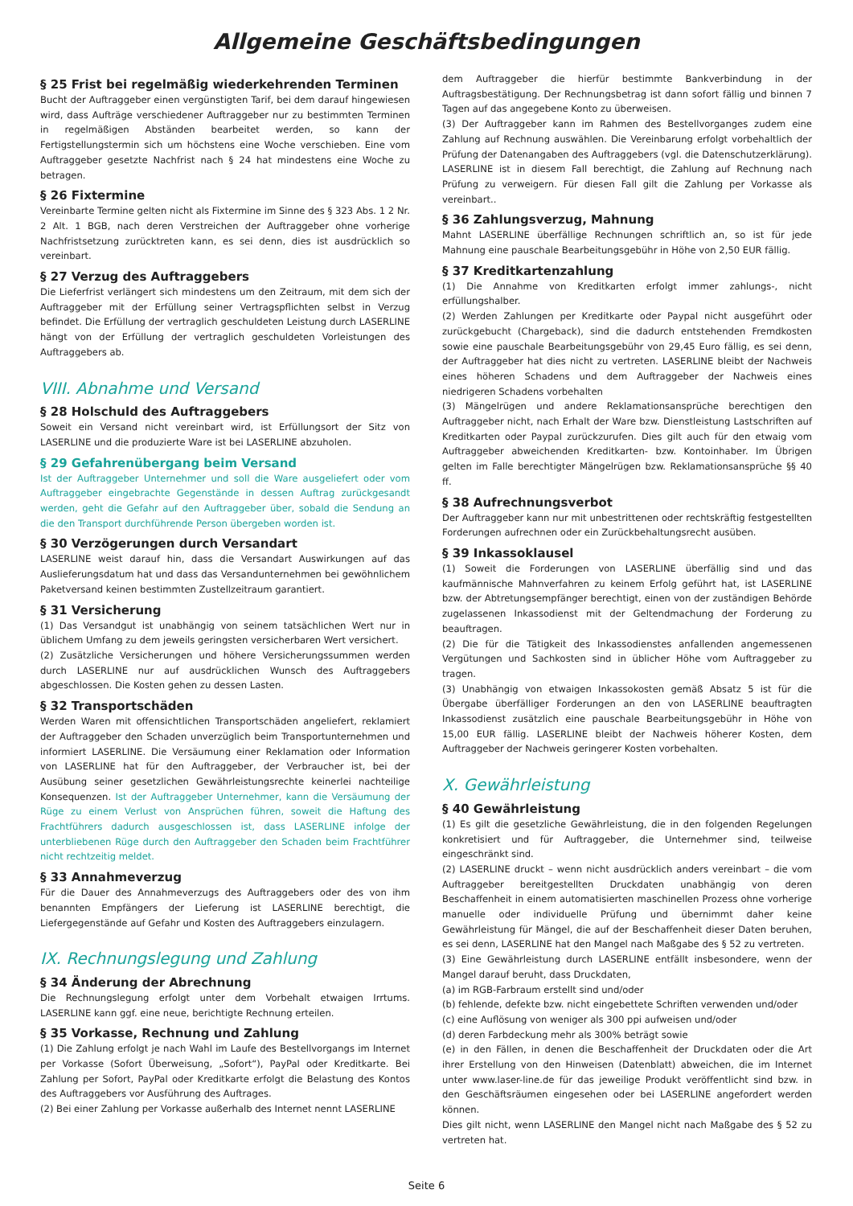Allgemeine Geschäftsbedingungen
§ 25 Frist bei regelmäßig wiederkehrenden Terminen
Bucht der Auftraggeber einen vergünstigten Tarif, bei dem darauf hingewiesen wird, dass Aufträge verschiedener Auftraggeber nur zu bestimmten Terminen in regelmäßigen Abständen bearbeitet werden, so kann der Fertigstellungstermin sich um höchstens eine Woche verschieben. Eine vom Auftraggeber gesetzte Nachfrist nach § 24 hat mindestens eine Woche zu betragen.
§ 26 Fixtermine
Vereinbarte Termine gelten nicht als Fixtermine im Sinne des § 323 Abs. 1 2 Nr. 2 Alt. 1 BGB, nach deren Verstreichen der Auftraggeber ohne vorherige Nachfristsetzung zurücktreten kann, es sei denn, dies ist ausdrücklich so vereinbart.
§ 27 Verzug des Auftraggebers
Die Lieferfrist verlängert sich mindestens um den Zeitraum, mit dem sich der Auftraggeber mit der Erfüllung seiner Vertragspflichten selbst in Verzug befindet. Die Erfüllung der vertraglich geschuldeten Leistung durch LASERLINE hängt von der Erfüllung der vertraglich geschuldeten Vorleistungen des Auftraggebers ab.
VIII. Abnahme und Versand
§ 28 Holschuld des Auftraggebers
Soweit ein Versand nicht vereinbart wird, ist Erfüllungsort der Sitz von LASERLINE und die produzierte Ware ist bei LASERLINE abzuholen.
§ 29 Gefahrenübergang beim Versand
Ist der Auftraggeber Unternehmer und soll die Ware ausgeliefert oder vom Auftraggeber eingebrachte Gegenstände in dessen Auftrag zurückgesandt werden, geht die Gefahr auf den Auftraggeber über, sobald die Sendung an die den Transport durchführende Person übergeben worden ist.
§ 30 Verzögerungen durch Versandart
LASERLINE weist darauf hin, dass die Versandart Auswirkungen auf das Auslieferungsdatum hat und dass das Versandunternehmen bei gewöhnlichem Paketversand keinen bestimmten Zustellzeitraum garantiert.
§ 31 Versicherung
(1) Das Versandgut ist unabhängig von seinem tatsächlichen Wert nur in üblichem Umfang zu dem jeweils geringsten versicherbaren Wert versichert.
(2) Zusätzliche Versicherungen und höhere Versicherungssummen werden durch LASERLINE nur auf ausdrücklichen Wunsch des Auftraggebers abgeschlossen. Die Kosten gehen zu dessen Lasten.
§ 32 Transportschäden
Werden Waren mit offensichtlichen Transportschäden angeliefert, reklamiert der Auftraggeber den Schaden unverzüglich beim Transportunternehmen und informiert LASERLINE. Die Versäumung einer Reklamation oder Information von LASERLINE hat für den Auftraggeber, der Verbraucher ist, bei der Ausübung seiner gesetzlichen Gewährleistungsrechte keinerlei nachteilige Konsequenzen. Ist der Auftraggeber Unternehmer, kann die Versäumung der Rüge zu einem Verlust von Ansprüchen führen, soweit die Haftung des Frachtführers dadurch ausgeschlossen ist, dass LASERLINE infolge der unterbliebenen Rüge durch den Auftraggeber den Schaden beim Frachtführer nicht rechtzeitig meldet.
§ 33 Annahmeverzug
Für die Dauer des Annahmeverzugs des Auftraggebers oder des von ihm benannten Empfängers der Lieferung ist LASERLINE berechtigt, die Liefergegenstände auf Gefahr und Kosten des Auftraggebers einzulagern.
IX. Rechnungslegung und Zahlung
§ 34 Änderung der Abrechnung
Die Rechnungslegung erfolgt unter dem Vorbehalt etwaigen Irrtums. LASERLINE kann ggf. eine neue, berichtigte Rechnung erteilen.
§ 35 Vorkasse, Rechnung und Zahlung
(1) Die Zahlung erfolgt je nach Wahl im Laufe des Bestellvorgangs im Internet per Vorkasse (Sofort Überweisung, „Sofort“), PayPal oder Kreditkarte. Bei Zahlung per Sofort, PayPal oder Kreditkarte erfolgt die Belastung des Kontos des Auftraggebers vor Ausführung des Auftrages.
(2) Bei einer Zahlung per Vorkasse außerhalb des Internet nennt LASERLINE
dem Auftraggeber die hierfür bestimmte Bankverbindung in der Auftragsbestätigung. Der Rechnungsbetrag ist dann sofort fällig und binnen 7 Tagen auf das angegebene Konto zu überweisen.
(3) Der Auftraggeber kann im Rahmen des Bestellvorganges zudem eine Zahlung auf Rechnung auswählen. Die Vereinbarung erfolgt vorbehaltlich der Prüfung der Datenangaben des Auftraggebers (vgl. die Datenschutzerklärung). LASERLINE ist in diesem Fall berechtigt, die Zahlung auf Rechnung nach Prüfung zu verweigern. Für diesen Fall gilt die Zahlung per Vorkasse als vereinbart..
§ 36 Zahlungsverzug, Mahnung
Mahnt LASERLINE überfällige Rechnungen schriftlich an, so ist für jede Mahnung eine pauschale Bearbeitungsgebühr in Höhe von 2,50 EUR fällig.
§ 37 Kreditkartenzahlung
(1) Die Annahme von Kreditkarten erfolgt immer zahlungs-, nicht erfüllungshalber.
(2) Werden Zahlungen per Kreditkarte oder Paypal nicht ausgeführt oder zurückgebucht (Chargeback), sind die dadurch entstehenden Fremdkosten sowie eine pauschale Bearbeitungsgebühr von 29,45 Euro fällig, es sei denn, der Auftraggeber hat dies nicht zu vertreten. LASERLINE bleibt der Nachweis eines höheren Schadens und dem Auftraggeber der Nachweis eines niedrigeren Schadens vorbehalten
(3) Mängelrügen und andere Reklamationsansprüche berechtigen den Auftraggeber nicht, nach Erhalt der Ware bzw. Dienstleistung Lastschriften auf Kreditkarten oder Paypal zurückzurufen. Dies gilt auch für den etwaig vom Auftraggeber abweichenden Kreditkarten- bzw. Kontoinhaber. Im Übrigen gelten im Falle berechtigter Mängelrügen bzw. Reklamationsansprüche §§ 40 ff.
§ 38 Aufrechnungsverbot
Der Auftraggeber kann nur mit unbestrittenen oder rechtskräftig festgestellten Forderungen aufrechnen oder ein Zurückbehaltungsrecht ausüben.
§ 39 Inkassoklausel
(1) Soweit die Forderungen von LASERLINE überfällig sind und das kaufmännische Mahnverfahren zu keinem Erfolg geführt hat, ist LASERLINE bzw. der Abtretungsempfänger berechtigt, einen von der zuständigen Behörde zugelassenen Inkassodienst mit der Geltendmachung der Forderung zu beauftragen.
(2) Die für die Tätigkeit des Inkassodienstes anfallenden angemessenen Vergütungen und Sachkosten sind in üblicher Höhe vom Auftraggeber zu tragen.
(3) Unabhängig von etwaigen Inkassokosten gemäß Absatz 5 ist für die Übergabe überfälliger Forderungen an den von LASERLINE beauftragten Inkassodienst zusätzlich eine pauschale Bearbeitungsgebühr in Höhe von 15,00 EUR fällig. LASERLINE bleibt der Nachweis höherer Kosten, dem Auftraggeber der Nachweis geringerer Kosten vorbehalten.
X. Gewährleistung
§ 40 Gewährleistung
(1) Es gilt die gesetzliche Gewährleistung, die in den folgenden Regelungen konkretisiert und für Auftraggeber, die Unternehmer sind, teilweise eingeschränkt sind.
(2) LASERLINE druckt – wenn nicht ausdrücklich anders vereinbart – die vom Auftraggeber bereitgestellten Druckdaten unabhängig von deren Beschaffenheit in einem automatisierten maschinellen Prozess ohne vorherige manuelle oder individuelle Prüfung und übernimmt daher keine Gewährleistung für Mängel, die auf der Beschaffenheit dieser Daten beruhen, es sei denn, LASERLINE hat den Mangel nach Maßgabe des § 52 zu vertreten.
(3) Eine Gewährleistung durch LASERLINE entfällt insbesondere, wenn der Mangel darauf beruht, dass Druckdaten,
(a) im RGB-Farbraum erstellt sind und/oder
(b) fehlende, defekte bzw. nicht eingebettete Schriften verwenden und/oder
(c) eine Auflösung von weniger als 300 ppi aufweisen und/oder
(d) deren Farbdeckung mehr als 300% beträgt sowie
(e) in den Fällen, in denen die Beschaffenheit der Druckdaten oder die Art ihrer Erstellung von den Hinweisen (Datenblatt) abweichen, die im Internet unter www.laser-line.de für das jeweilige Produkt veröffentlicht sind bzw. in den Geschäftsräumen eingesehen oder bei LASERLINE angefordert werden können.
Dies gilt nicht, wenn LASERLINE den Mangel nicht nach Maßgabe des § 52 zu vertreten hat.
Seite 6